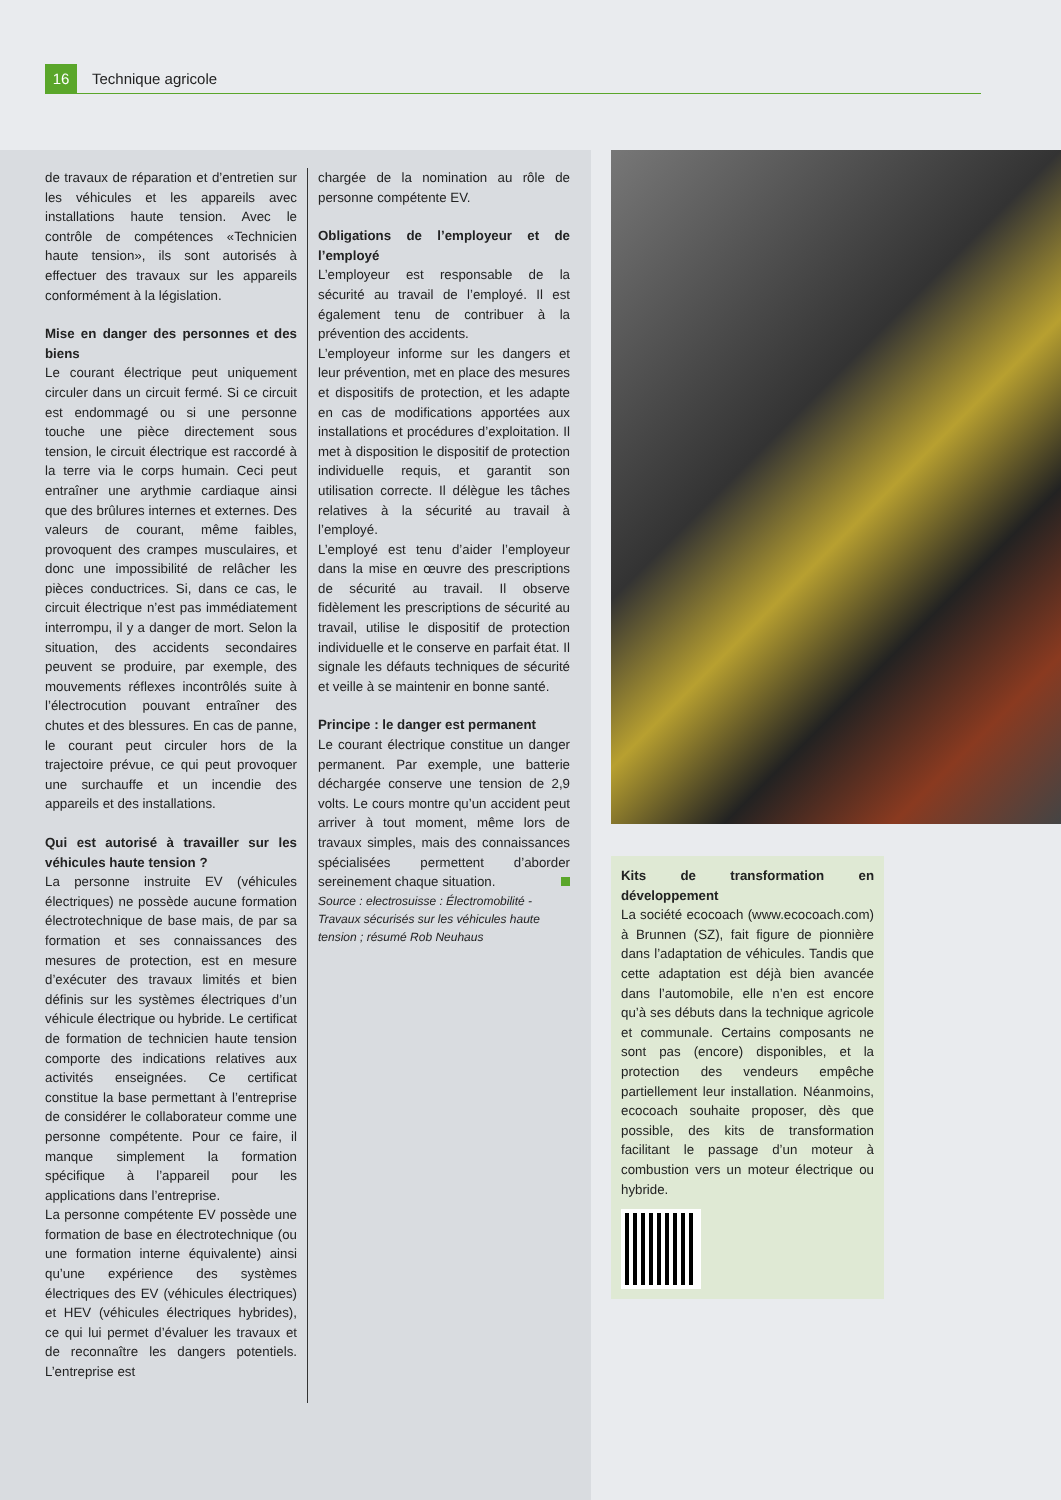16 Technique agricole
de travaux de réparation et d’entretien sur les véhicules et les appareils avec installations haute tension. Avec le contrôle de compétences «Technicien haute tension», ils sont autorisés à effectuer des travaux sur les appareils conformément à la législation.
Mise en danger des personnes et des biens
Le courant électrique peut uniquement circuler dans un circuit fermé. Si ce circuit est endommagé ou si une personne touche une pièce directement sous tension, le circuit électrique est raccordé à la terre via le corps humain. Ceci peut entraîner une arythmie cardiaque ainsi que des brûlures internes et externes. Des valeurs de courant, même faibles, provoquent des crampes musculaires, et donc une impossibilité de relâcher les pièces conductrices. Si, dans ce cas, le circuit électrique n’est pas immédiatement interrompu, il y a danger de mort. Selon la situation, des accidents secondaires peuvent se produire, par exemple, des mouvements réflexes incontrôlés suite à l’électrocution pouvant entraîner des chutes et des blessures. En cas de panne, le courant peut circuler hors de la trajectoire prévue, ce qui peut provoquer une surchauffe et un incendie des appareils et des installations.
Qui est autorisé à travailler sur les véhicules haute tension ?
La personne instruite EV (véhicules électriques) ne possède aucune formation électrotechnique de base mais, de par sa formation et ses connaissances des mesures de protection, est en mesure d’exécuter des travaux limités et bien définis sur les systèmes électriques d’un véhicule électrique ou hybride. Le certificat de formation de technicien haute tension comporte des indications relatives aux activités enseignées. Ce certificat constitue la base permettant à l’entreprise de considérer le collaborateur comme une personne compétente. Pour ce faire, il manque simplement la formation spécifique à l’appareil pour les applications dans l’entreprise.
La personne compétente EV possède une formation de base en électrotechnique (ou une formation interne équivalente) ainsi qu’une expérience des systèmes électriques des EV (véhicules électriques) et HEV (véhicules électriques hybrides), ce qui lui permet d’évaluer les travaux et de reconnaître les dangers potentiels. L’entreprise est
chargée de la nomination au rôle de personne compétente EV.
Obligations de l’employeur et de l’employé
L’employeur est responsable de la sécurité au travail de l’employé. Il est également tenu de contribuer à la prévention des accidents.
L’employeur informe sur les dangers et leur prévention, met en place des mesures et dispositifs de protection, et les adapte en cas de modifications apportées aux installations et procédures d’exploitation. Il met à disposition le dispositif de protection individuelle requis, et garantit son utilisation correcte. Il délègue les tâches relatives à la sécurité au travail à l’employé.
L’employé est tenu d’aider l’employeur dans la mise en œuvre des prescriptions de sécurité au travail. Il observe fidèlement les prescriptions de sécurité au travail, utilise le dispositif de protection individuelle et le conserve en parfait état. Il signale les défauts techniques de sécurité et veille à se maintenir en bonne santé.
Principe : le danger est permanent
Le courant électrique constitue un danger permanent. Par exemple, une batterie déchargée conserve une tension de 2,9 volts. Le cours montre qu’un accident peut arriver à tout moment, même lors de travaux simples, mais des connaissances spécialisées permettent d’aborder sereinement chaque situation.
Source : electrosuisse : Électromobilité - Travaux sécurisés sur les véhicules haute tension ; résumé Rob Neuhaus
Kits de transformation en développement
La société ecocoach (www.ecocoach.com) à Brunnen (SZ), fait figure de pionnière dans l’adaptation de véhicules. Tandis que cette adaptation est déjà bien avancée dans l’automobile, elle n’en est encore qu’à ses débuts dans la technique agricole et communale. Certains composants ne sont pas (encore) disponibles, et la protection des vendeurs empêche partiellement leur installation. Néanmoins, ecocoach souhaite proposer, dès que possible, des kits de transformation facilitant le passage d’un moteur à combustion vers un moteur électrique ou hybride.